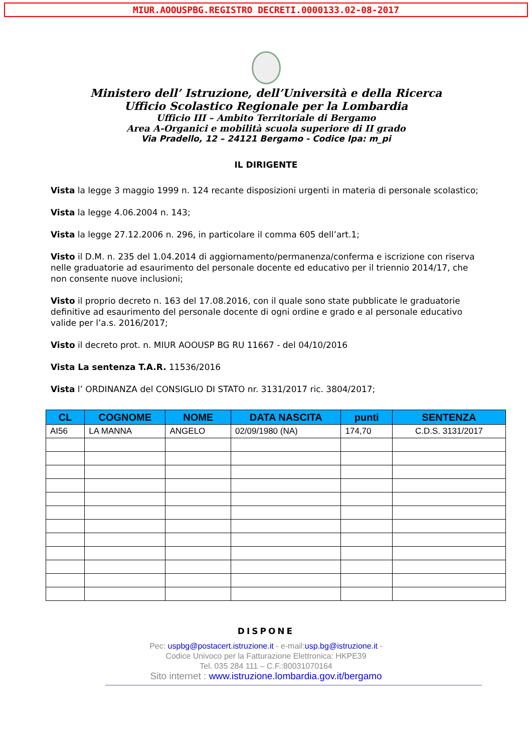MIUR.AOOUSPBG.REGISTRO DECRETI.0000133.02-08-2017
Ministero dell’ Istruzione, dell’Università e della Ricerca
Ufficio Scolastico Regionale per la Lombardia
Ufficio III – Ambito Territoriale di Bergamo
Area A-Organici e mobilità scuola superiore di II grado
Via Pradello, 12 – 24121 Bergamo - Codice Ipa: m_pi
IL DIRIGENTE
Vista la legge 3 maggio 1999 n. 124 recante disposizioni urgenti in materia di personale scolastico;
Vista la legge 4.06.2004 n. 143;
Vista la legge 27.12.2006 n. 296, in particolare il comma 605 dell’art.1;
Visto il D.M. n. 235 del 1.04.2014 di aggiornamento/permanenza/conferma e iscrizione con riserva nelle graduatorie ad esaurimento del personale docente ed educativo per il triennio 2014/17, che non consente nuove inclusioni;
Visto il proprio decreto n. 163 del 17.08.2016, con il quale sono state pubblicate le graduatorie definitive ad esaurimento del personale docente di ogni ordine e grado e al personale educativo valide per l’a.s. 2016/2017;
Visto il decreto prot. n. MIUR AOOUSP BG RU 11667 - del 04/10/2016
Vista La sentenza T.A.R. 11536/2016
Vista l’ ORDINANZA del CONSIGLIO DI STATO nr. 3131/2017 ric. 3804/2017;
| CL | COGNOME | NOME | DATA NASCITA | punti | SENTENZA |
| --- | --- | --- | --- | --- | --- |
| AI56 | LA MANNA | ANGELO | 02/09/1980 (NA) | 174,70 | C.D.S. 3131/2017 |
DISPONE
Pec: uspbg@postacert.istruzione.it - e-mail:usp.bg@istruzione.it -
Codice Univoco per la Fatturazione Elettronica: HKPE39
Tel. 035 284 111 – C.F.:80031070164
Sito internet : www.istruzione.lombardia.gov.it/bergamo